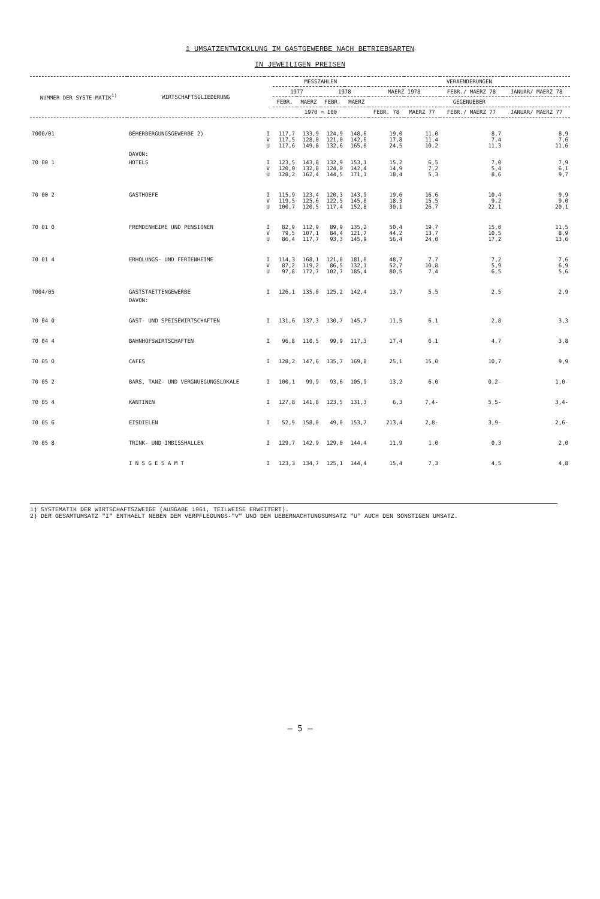1 UMSATZENTWICKLUNG IM GASTGEWERBE NACH BETRIEBSARTEN
IN JEWEILIGEN PREISEN
| NUMMER DER SYSTE-MATIK<sup>1)</sup> | WIRTSCHAFTSGLIEDERUNG | | MESSZAHLEN | | | | VERAENDERUNGEN | | | |
| --- | --- | --- | --- | --- | --- | --- | --- | --- | --- | --- |
| | | | 1977 | | 1978 | | MAERZ 1978 | | FEBR./ MAERZ 78 | JANUAR/ MAERZ 78 |
| | | | FEBR. | MAERZ | FEBR. | MAERZ | GEGENUEBER | | | |
| | | | 1970 = 100 | | | | FEBR. 78 | MAERZ 77 | FEBR./ MAERZ 77 | JANUAR/ MAERZ 77 |
| 7000/01 | BEHERBERGUNGSGEWERBE 2) | I V U | 117,7 117,5 117,6 | 133,9 128,0 149,8 | 124,9 121,0 132,6 | 148,6 142,6 165,0 | 19,0 17,8 24,5 | 11,0 11,4 10,2 | 8,7 7,4 11,3 | 8,9 7,6 11,6 |
| | DAVON: | | | | | | | | | |
| 70 00 1 | HOTELS | I V U | 123,5 120,0 128,2 | 143,8 132,8 162,4 | 132,9 124,0 144,5 | 153,1 142,4 171,1 | 15,2 14,9 18,4 | 6,5 7,2 5,3 | 7,0 5,4 8,6 | 7,9 6,1 9,7 |
| 70 00 2 | GASTHOEFE | I V U | 115,9 119,5 100,7 | 123,4 125,6 120,5 | 120,3 122,5 117,4 | 143,9 145,0 152,8 | 19,6 18,3 30,1 | 16,6 15,5 26,7 | 10,4 9,2 22,1 | 9,9 9,0 20,1 |
| 70 01 0 | FREMDENHEIME UND PENSIONEN | I V U | 82,9 79,5 86,4 | 112,9 107,1 117,7 | 89,9 84,4 93,3 | 135,2 121,7 145,9 | 50,4 44,2 56,4 | 19,7 13,7 24,0 | 15,0 10,5 17,2 | 11,5 8,9 13,6 |
| 70 01 4 | ERHOLUNGS- UND FERIENHEIME | I V U | 114,3 87,2 97,8 | 168,1 119,2 172,7 | 121,8 86,5 102,7 | 181,0 132,1 185,4 | 48,7 52,7 80,5 | 7,7 10,8 7,4 | 7,2 5,9 6,5 | 7,6 6,9 5,6 |
| 7004/05 | GASTSTAETTENGEWERBE | I | 126,1 | 135,0 | 125,2 | 142,4 | 13,7 | 5,5 | 2,5 | 2,9 |
| | DAVON: | | | | | | | | | |
| 70 04 0 | GAST- UND SPEISEWIRTSCHAFTEN | I | 131,6 | 137,3 | 130,7 | 145,7 | 11,5 | 6,1 | 2,8 | 3,3 |
| 70 04 4 | BAHNHOFSWIRTSCHAFTEN | I | 96,8 | 110,5 | 99,9 | 117,3 | 17,4 | 6,1 | 4,7 | 3,8 |
| 70 05 0 | CAFES | I | 128,2 | 147,6 | 135,7 | 169,8 | 25,1 | 15,0 | 10,7 | 9,9 |
| 70 05 2 | BARS, TANZ- UND VERGNUEGUNGSLOKALE | I | 100,1 | 99,9 | 93,6 | 105,9 | 13,2 | 6,0 | 0,2- | 1,0- |
| 70 05 4 | KANTINEN | I | 127,8 | 141,8 | 123,5 | 131,3 | 6,3 | 7,4- | 5,5- | 3,4- |
| 70 05 6 | EISDIELEN | I | 52,9 | 158,0 | 49,0 | 153,7 | 213,4 | 2,8- | 3,9- | 2,6- |
| 70 05 8 | TRINK- UND IMBISSHALLEN | I | 129,7 | 142,9 | 129,0 | 144,4 | 11,9 | 1,0 | 0,3 | 2,0 |
| | I N S G E S A M T | I | 123,3 | 134,7 | 125,1 | 144,4 | 15,4 | 7,3 | 4,5 | 4,8 |
1) SYSTEMATIK DER WIRTSCHAFTSZWEIGE (AUSGABE 1961, TEILWEISE ERWEITERT).
2) DER GESAMTUMSATZ "I" ENTHAELT NEBEN DEM VERPFLEGUNGS-"V" UND DEM UEBERNACHTUNGSUMSATZ "U" AUCH DEN SONSTIGEN UMSATZ.
— 5 —